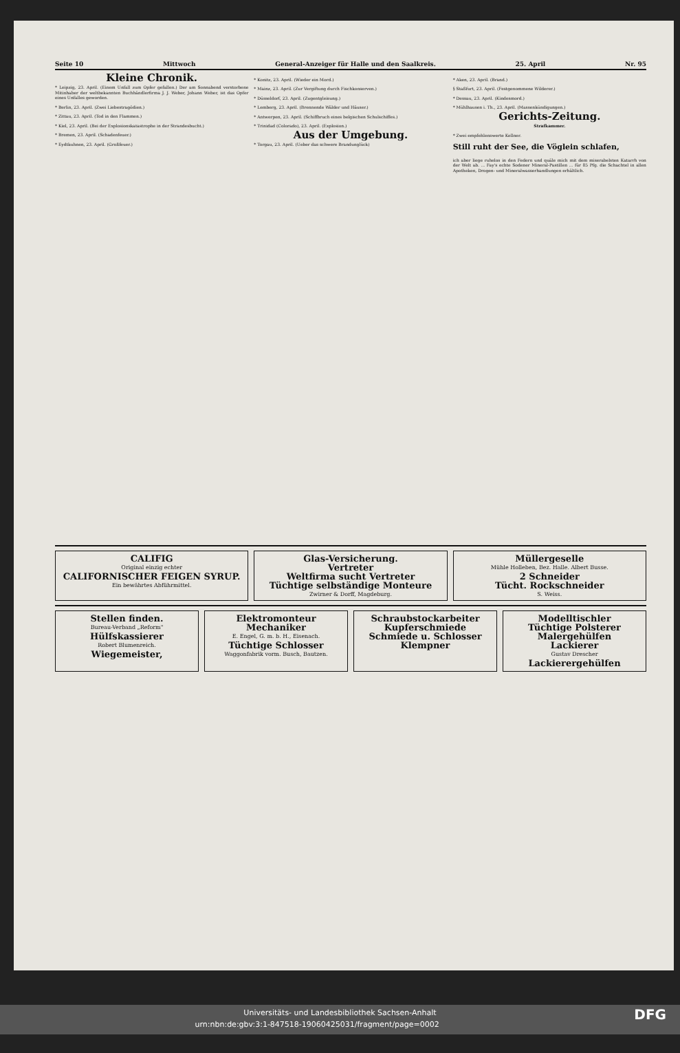Seite 10 Mittwoch General-Anzeiger für Halle und den Saalkreis. 25. April Nr. 95
Kleine Chronik.
* Leipzig, 23. April. (Einem Unfall zum Opfer gefallen.) Der am Sonnabend verstorbene Mitinhaber der weltbekannten Buchhändlerfirma J. J. Weber, Johann Weber, ist das Opfer eines Unfalles geworden.
* Berlin, 23. April. (Zwei Liebestragödien.)
* Zittau, 23. April. (Tod in den Flammen.)
* Kiel, 23. April. (Bei der Explosionskatastrophe in der Strandesbucht.)
* Bremen, 23. April. (Schadenfeuer.)
* Eydtkuhnen, 23. April. (Großfeuer.)
* Konitz, 23. April. (Wieder ein Mord.)
* Mainz, 23. April. (Zur Vergiftung durch Fischkonserven.)
* Düsseldorf, 23. April. (Zugentgleisung.)
* Lemberg, 23. April. (Brennende Wälder und Häuser.)
* Antwerpen, 23. April. (Schiffbruch eines belgischen Schulschiffes.)
* Trinidad (Colorado), 23. April. (Explosion.)
Aus der Umgebung.
* Torgau, 23. April. (Ueber das schwere Brandunglück)
* Aken, 23. April. (Brand.)
§ Staßfurt, 23. April. (Festgenommene Wilderer.)
* Dessau, 23. April. (Kindesmord.)
* Mühlhausen i. Th., 23. April. (Massenkündigungen.)
Gerichts-Zeitung.
Strafkammer.
* Zwei empfehlenswerte Kellner.
Still ruht der See, die Vöglein schlafen,
ich aber liege ruhelos in den Federn und quäle mich mit dem miserabelsten Katarrh von der Welt ab. ... Fay's echte Sodener Mineral-Pastillen ... für 85 Pfg. die Schachtel in allen Apotheken, Drogen- und Mineralwasserhandlungen erhältlich.
CALIFIG
Original einzig echter
CALIFORNISCHER FEIGEN SYRUP.
Ein bewährtes Abführmittel.
Glas-Versicherung.
Vertreter
Weltfirma sucht Vertreter
Tüchtige selbständige Monteure
Zwirner & Dorff, Magdeburg.
Müllergeselle
Mühle Holleben, Bez. Halle. Albert Busse.
2 Schneider
Tücht. Rockschneider
S. Weiss.
Stellen finden.
Bureau-Verband „Reform"
Hülfskassierer
Robert Blumenreich.
Wiegemeister,
Elektromonteur
Mechaniker
E. Engel, G. m. b. H., Eisenach.
Tüchtige Schlosser
Waggonfabrik vorm. Busch, Bautzen.
Schraubstockarbeiter
Kupferschmiede
Schmiede u. Schlosser
Klempner
Modelltischler
Tüchtige Polsterer
Malergehülfen
Lackierer
Gustav Drescher
Lackierergehülfen
Universitäts- und Landesbibliothek Sachsen-Anhalt
urn:nbn:de:gbv:3:1-847518-19060425031/fragment/page=0002 DFG